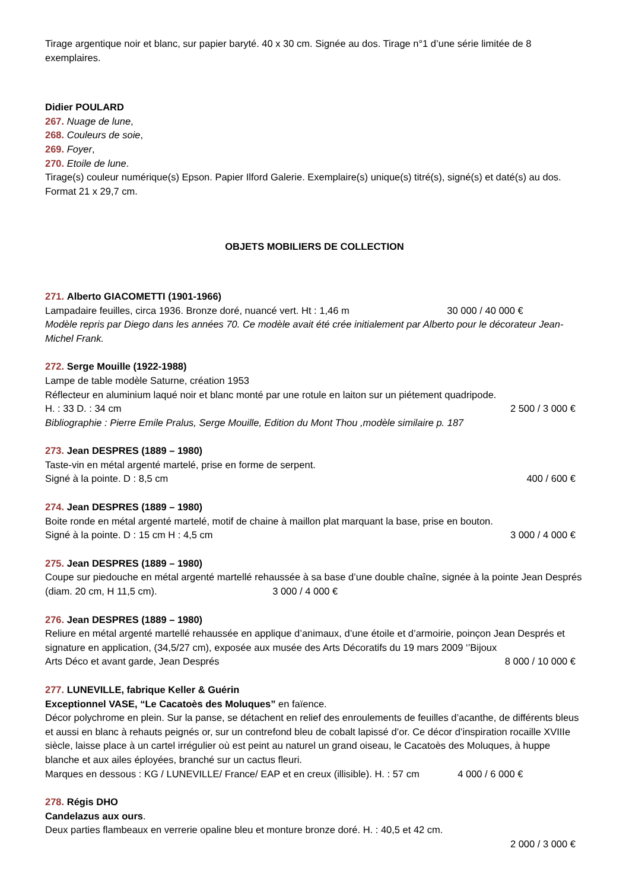Tirage argentique noir et blanc, sur papier baryté. 40 x 30 cm. Signée au dos. Tirage n°1 d’une série limitée de 8 exemplaires.
Didier POULARD
267. Nuage de lune,
268. Couleurs de soie,
269. Foyer,
270. Etoile de lune.
Tirage(s) couleur numérique(s) Epson. Papier Ilford Galerie. Exemplaire(s) unique(s) titré(s), signé(s) et daté(s) au dos. Format 21 x 29,7 cm.
OBJETS MOBILIERS DE COLLECTION
271. Alberto GIACOMETTI (1901-1966)
Lampadaire feuilles, circa 1936. Bronze doré, nuancé vert. Ht : 1,46 m 30 000 / 40 000 €
Modèle repris par Diego dans les années 70. Ce modèle avait été crée initialement par Alberto pour le décorateur Jean-Michel Frank.
272. Serge Mouille (1922-1988)
Lampe de table modèle Saturne, création 1953
Réflecteur en aluminium laqué noir et blanc monté par une rotule en laiton sur un piétement quadripode.
H. : 33 D. : 34 cm 2 500 / 3 000 €
Bibliographie : Pierre Emile Pralus, Serge Mouille, Edition du Mont Thou ,modèle similaire p. 187
273. Jean DESPRES (1889 – 1980)
Taste-vin en métal argenté martelé, prise en forme de serpent.
Signé à la pointe. D : 8,5 cm 400 / 600 €
274. Jean DESPRES (1889 – 1980)
Boite ronde en métal argenté martelé, motif de chaine à maillon plat marquant la base, prise en bouton.
Signé à la pointe. D : 15 cm H : 4,5 cm 3 000 / 4 000 €
275. Jean DESPRES (1889 – 1980)
Coupe sur piedouche en métal argenté martellé rehaussée à sa base d’une double chaîne, signée à la pointe Jean Després (diam. 20 cm, H 11,5 cm). 3 000 / 4 000 €
276. Jean DESPRES (1889 – 1980)
Reliure en métal argenté martellé rehaussée en applique d’animaux, d’une étoile et d’armoirie, poinçon Jean Després et signature en application, (34,5/27 cm), exposée aux musée des Arts Décoratifs du 19 mars 2009 ‘’Bijoux
Arts Déco et avant garde, Jean Després 8 000 / 10 000 €
277. LUNEVILLE, fabrique Keller & Guérin
Exceptionnel VASE, “Le Cacatoès des Moluques” en faïence.
Décor polychrome en plein. Sur la panse, se détachent en relief des enroulements de feuilles d’acanthe, de différents bleus et aussi en blanc à rehauts peignés or, sur un contrefond bleu de cobalt lapissé d’or. Ce décor d’inspiration rocaille XVIIIe siècle, laisse place à un cartel irrégulier où est peint au naturel un grand oiseau, le Cacatoès des Moluques, à huppe blanche et aux ailes éployées, branché sur un cactus fleuri.
Marques en dessous : KG / LUNEVILLE/ France/ EAP et en creux (illisible). H. : 57 cm 4 000 / 6 000 €
278. Régis DHO
Candelazus aux ours.
Deux parties flambeaux en verrerie opaline bleu et monture bronze doré. H. : 40,5 et 42 cm.
2 000 / 3 000 €